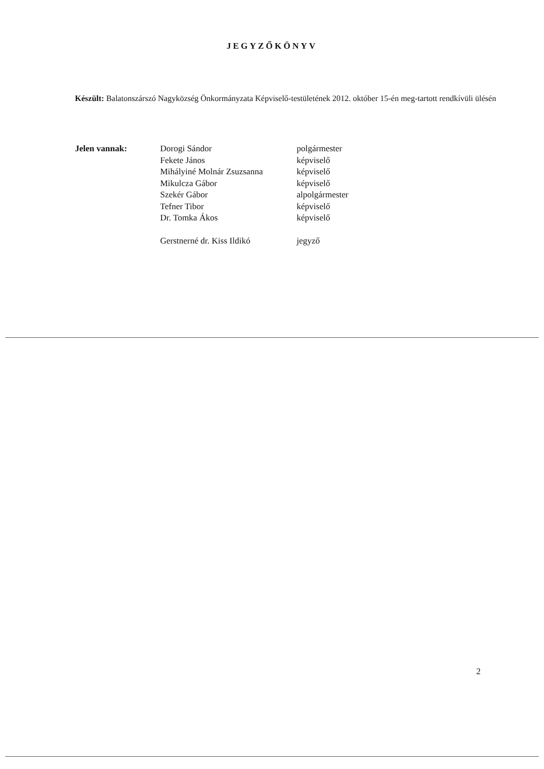JEGYZŐKÖNYV
Készült: Balatonszárszó Nagyközség Önkormányzata Képviselő-testületének 2012. október 15-én meg-tartott rendkívüli ülésén
Jelen vannak: Dorogi Sándor
Fekete János
Mihályiné Molnár Zsuzsanna
Mikulcza Gábor
Szekér Gábor
Tefner Tibor
Dr. Tomka Ákos
Gerstnerné dr. Kiss Ildikó
polgármester
képviselő
képviselő
képviselő
alpolgármester
képviselő
képviselő
jegyző
2